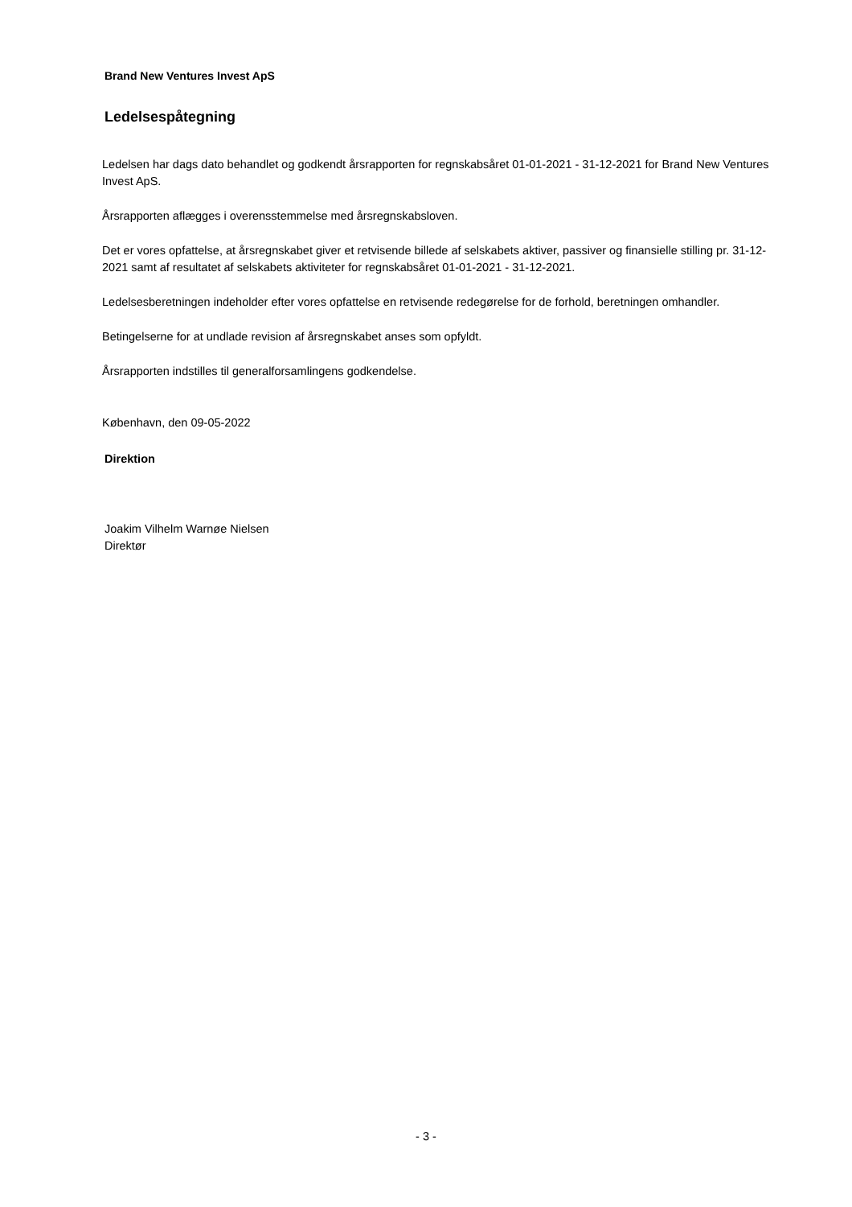Brand New Ventures Invest ApS
Ledelsespåtegning
Ledelsen har dags dato behandlet og godkendt årsrapporten for regnskabsåret 01-01-2021 - 31-12-2021 for Brand New Ventures Invest ApS.
Årsrapporten aflægges i overensstemmelse med årsregnskabsloven.
Det er vores opfattelse, at årsregnskabet giver et retvisende billede af selskabets aktiver, passiver og finansielle stilling pr. 31-12-2021 samt af resultatet af selskabets aktiviteter for regnskabsåret 01-01-2021 - 31-12-2021.
Ledelsesberetningen indeholder efter vores opfattelse en retvisende redegørelse for de forhold, beretningen omhandler.
Betingelserne for at undlade revision af årsregnskabet anses som opfyldt.
Årsrapporten indstilles til generalforsamlingens godkendelse.
København, den 09-05-2022
Direktion
Joakim Vilhelm Warnøe Nielsen
Direktør
- 3 -